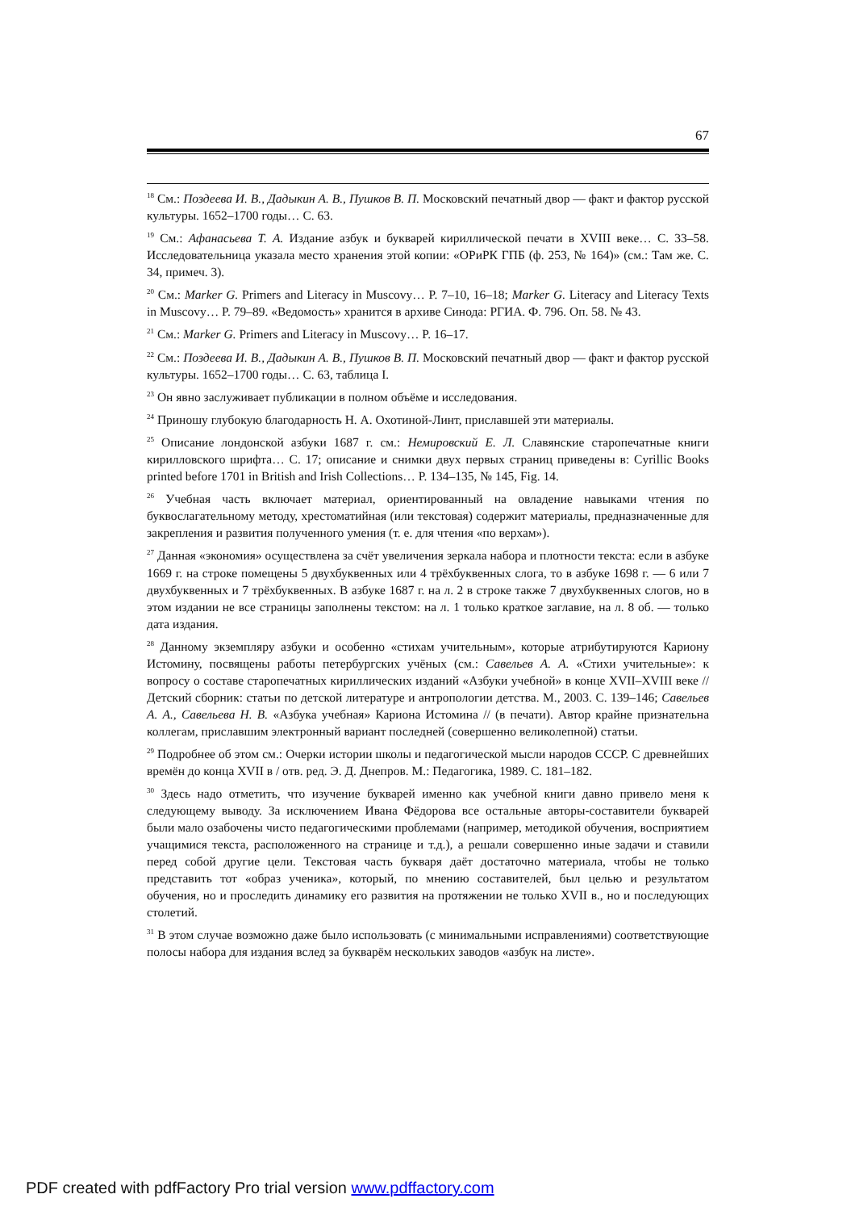67
<sup>18</sup> См.: Поздеева И. В., Дадыкин А. В., Пушков В. П. Московский печатный двор — факт и фактор русской культуры. 1652–1700 годы… С. 63.
<sup>19</sup> См.: Афанасьева Т. А. Издание азбук и букварей кириллической печати в XVIII веке… С. 33–58. Исследовательница указала место хранения этой копии: «ОРиРК ГПБ (ф. 253, № 164)» (см.: Там же. С. 34, примеч. 3).
<sup>20</sup> См.: Marker G. Primers and Literacy in Muscovy… P. 7–10, 16–18; Marker G. Literacy and Literacy Texts in Muscovy… P. 79–89. «Ведомость» хранится в архиве Синода: РГИА. Ф. 796. Оп. 58. № 43.
<sup>21</sup> См.: Marker G. Primers and Literacy in Muscovy… P. 16–17.
<sup>22</sup> См.: Поздеева И. В., Дадыкин А. В., Пушков В. П. Московский печатный двор — факт и фактор русской культуры. 1652–1700 годы… С. 63, таблица I.
<sup>23</sup> Он явно заслуживает публикации в полном объёме и исследования.
<sup>24</sup> Приношу глубокую благодарность Н. А. Охотиной-Линт, приславшей эти материалы.
<sup>25</sup> Описание лондонской азбуки 1687 г. см.: Немировский Е. Л. Славянские старопечатные книги кирилловского шрифта… С. 17; описание и снимки двух первых страниц приведены в: Cyrillic Books printed before 1701 in British and Irish Collections… P. 134–135, № 145, Fig. 14.
<sup>26</sup> Учебная часть включает материал, ориентированный на овладение навыками чтения по буквослагательному методу, хрестоматийная (или текстовая) содержит материалы, предназначенные для закрепления и развития полученного умения (т. е. для чтения «по верхам»).
<sup>27</sup> Данная «экономия» осуществлена за счёт увеличения зеркала набора и плотности текста: если в азбуке 1669 г. на строке помещены 5 двухбуквенных или 4 трёхбуквенных слога, то в азбуке 1698 г. — 6 или 7 двухбуквенных и 7 трёхбуквенных. В азбуке 1687 г. на л. 2 в строке также 7 двухбуквенных слогов, но в этом издании не все страницы заполнены текстом: на л. 1 только краткое заглавие, на л. 8 об. — только дата издания.
<sup>28</sup> Данному экземпляру азбуки и особенно «стихам учительным», которые атрибутируются Кариону Истомину, посвящены работы петербургских учёных (см.: Савельев А. А. «Стихи учительные»: к вопросу о составе старопечатных кириллических изданий «Азбуки учебной» в конце XVII–XVIII веке // Детский сборник: статьи по детской литературе и антропологии детства. М., 2003. С. 139–146; Савельев А. А., Савельева Н. В. «Азбука учебная» Кариона Истомина // (в печати). Автор крайне признательна коллегам, приславшим электронный вариант последней (совершенно великолепной) статьи.
<sup>29</sup> Подробнее об этом см.: Очерки истории школы и педагогической мысли народов СССР. С древнейших времён до конца XVII в / отв. ред. Э. Д. Днепров. М.: Педагогика, 1989. С. 181–182.
<sup>30</sup> Здесь надо отметить, что изучение букварей именно как учебной книги давно привело меня к следующему выводу. За исключением Ивана Фёдорова все остальные авторы-составители букварей были мало озабочены чисто педагогическими проблемами (например, методикой обучения, восприятием учащимися текста, расположенного на странице и т.д.), а решали совершенно иные задачи и ставили перед собой другие цели. Текстовая часть букваря даёт достаточно материала, чтобы не только представить тот «образ ученика», который, по мнению составителей, был целью и результатом обучения, но и проследить динамику его развития на протяжении не только XVII в., но и последующих столетий.
<sup>31</sup> В этом случае возможно даже было использовать (с минимальными исправлениями) соответствующие полосы набора для издания вслед за букварём нескольких заводов «азбук на листе».
PDF created with pdfFactory Pro trial version www.pdffactory.com